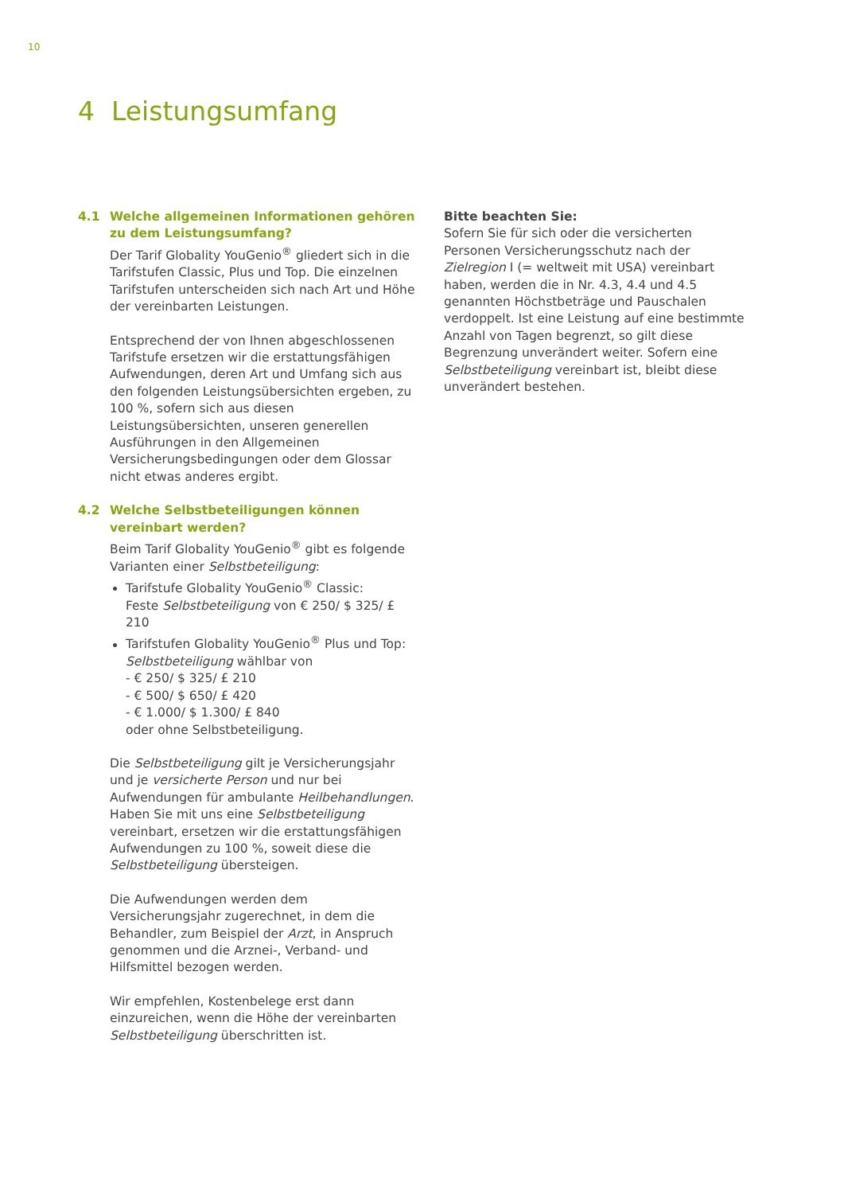10
4 Leistungsumfang
4.1 Welche allgemeinen Informationen gehören zu dem Leistungsumfang?
Der Tarif Globality YouGenio<sup>®</sup> gliedert sich in die Tarifstufen Classic, Plus und Top. Die einzelnen Tarifstufen unterscheiden sich nach Art und Höhe der vereinbarten Leistungen.
Entsprechend der von Ihnen abgeschlossenen Tarifstufe ersetzen wir die erstattungsfähigen Aufwendungen, deren Art und Umfang sich aus den folgenden Leistungsübersichten ergeben, zu 100 %, sofern sich aus diesen Leistungsübersichten, unseren generellen Ausführungen in den Allgemeinen Versicherungsbedingungen oder dem Glossar nicht etwas anderes ergibt.
4.2 Welche Selbstbeteiligungen können vereinbart werden?
Beim Tarif Globality YouGenio<sup>®</sup> gibt es folgende Varianten einer Selbstbeteiligung:
Tarifstufe Globality YouGenio<sup>®</sup> Classic:
Feste Selbstbeteiligung von € 250/ $ 325/ £ 210
Tarifstufen Globality YouGenio<sup>®</sup> Plus und Top:
Selbstbeteiligung wählbar von
- € 250/ $ 325/ £ 210
- € 500/ $ 650/ £ 420
- € 1.000/ $ 1.300/ £ 840
oder ohne Selbstbeteiligung.
Die Selbstbeteiligung gilt je Versicherungsjahr und je versicherte Person und nur bei Aufwendungen für ambulante Heilbehandlungen. Haben Sie mit uns eine Selbstbeteiligung vereinbart, ersetzen wir die erstattungsfähigen Aufwendungen zu 100 %, soweit diese die Selbstbeteiligung übersteigen.
Die Aufwendungen werden dem Versicherungsjahr zugerechnet, in dem die Behandler, zum Beispiel der Arzt, in Anspruch genommen und die Arznei-, Verband- und Hilfsmittel bezogen werden.
Wir empfehlen, Kostenbelege erst dann einzureichen, wenn die Höhe der vereinbarten Selbstbeteiligung überschritten ist.
Bitte beachten Sie:
Sofern Sie für sich oder die versicherten Personen Versicherungsschutz nach der Zielregion I (= weltweit mit USA) vereinbart haben, werden die in Nr. 4.3, 4.4 und 4.5 genannten Höchstbeträge und Pauschalen verdoppelt. Ist eine Leistung auf eine bestimmte Anzahl von Tagen begrenzt, so gilt diese Begrenzung unverändert weiter. Sofern eine Selbstbeteiligung vereinbart ist, bleibt diese unverändert bestehen.